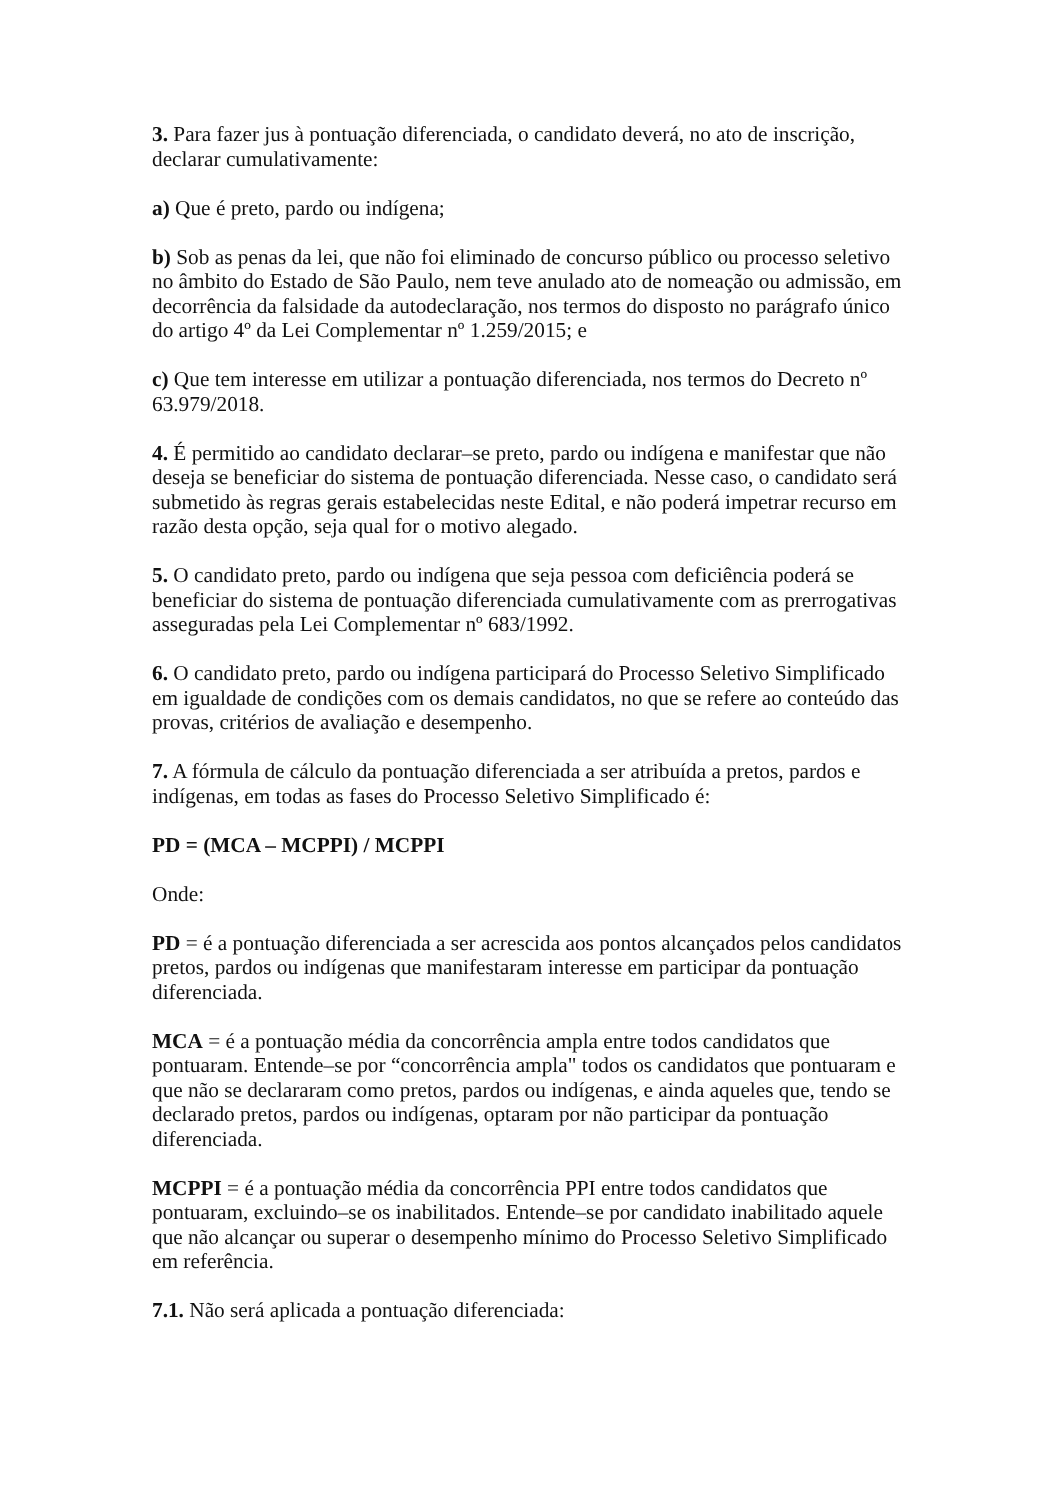3. Para fazer jus à pontuação diferenciada, o candidato deverá, no ato de inscrição, declarar cumulativamente:
a) Que é preto, pardo ou indígena;
b) Sob as penas da lei, que não foi eliminado de concurso público ou processo seletivo no âmbito do Estado de São Paulo, nem teve anulado ato de nomeação ou admissão, em decorrência da falsidade da autodeclaração, nos termos do disposto no parágrafo único do artigo 4º da Lei Complementar nº 1.259/2015; e
c) Que tem interesse em utilizar a pontuação diferenciada, nos termos do Decreto nº 63.979/2018.
4. É permitido ao candidato declarar–se preto, pardo ou indígena e manifestar que não deseja se beneficiar do sistema de pontuação diferenciada. Nesse caso, o candidato será submetido às regras gerais estabelecidas neste Edital, e não poderá impetrar recurso em razão desta opção, seja qual for o motivo alegado.
5. O candidato preto, pardo ou indígena que seja pessoa com deficiência poderá se beneficiar do sistema de pontuação diferenciada cumulativamente com as prerrogativas asseguradas pela Lei Complementar nº 683/1992.
6. O candidato preto, pardo ou indígena participará do Processo Seletivo Simplificado em igualdade de condições com os demais candidatos, no que se refere ao conteúdo das provas, critérios de avaliação e desempenho.
7. A fórmula de cálculo da pontuação diferenciada a ser atribuída a pretos, pardos e indígenas, em todas as fases do Processo Seletivo Simplificado é:
PD = (MCA – MCPPI) / MCPPI
Onde:
PD = é a pontuação diferenciada a ser acrescida aos pontos alcançados pelos candidatos pretos, pardos ou indígenas que manifestaram interesse em participar da pontuação diferenciada.
MCA = é a pontuação média da concorrência ampla entre todos candidatos que pontuaram. Entende–se por “concorrência ampla" todos os candidatos que pontuaram e que não se declararam como pretos, pardos ou indígenas, e ainda aqueles que, tendo se declarado pretos, pardos ou indígenas, optaram por não participar da pontuação diferenciada.
MCPPI = é a pontuação média da concorrência PPI entre todos candidatos que pontuaram, excluindo–se os inabilitados. Entende–se por candidato inabilitado aquele que não alcançar ou superar o desempenho mínimo do Processo Seletivo Simplificado em referência.
7.1. Não será aplicada a pontuação diferenciada: